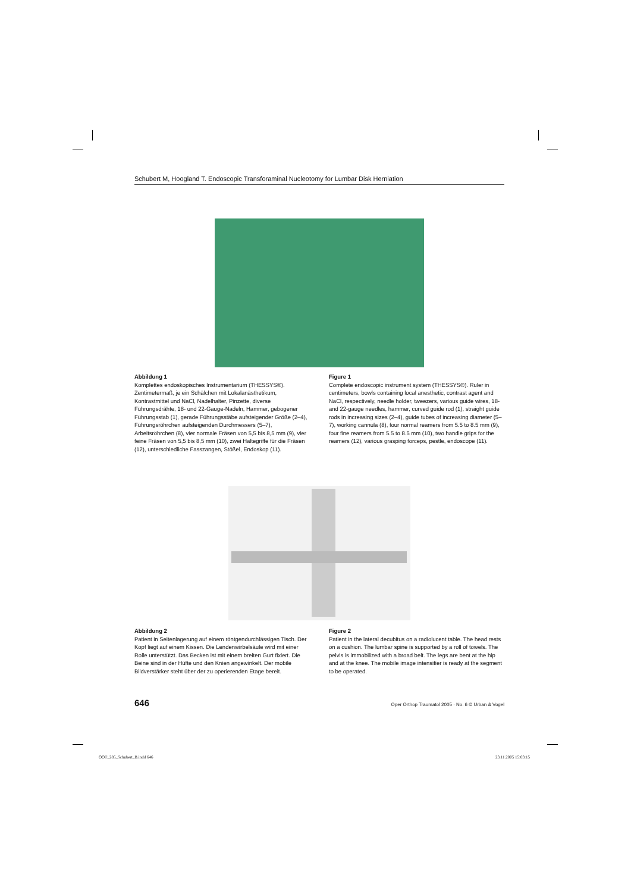Schubert M, Hoogland T. Endoscopic Transforaminal Nucleotomy for Lumbar Disk Herniation
Abbildung 1
Komplettes endoskopisches Instrumentarium (THESSYS®). Zentimetermaß, je ein Schälchen mit Lokalanästhetikum, Kontrastmittel und NaCl, Nadelhalter, Pinzette, diverse Führungsdrähte, 18- und 22-Gauge-Nadeln, Hammer, gebogener Führungsstab (1), gerade Führungsstäbe aufsteigender Größe (2–4), Führungsröhrchen aufsteigenden Durchmessers (5–7), Arbeitsröhrchen (8), vier normale Fräsen von 5,5 bis 8,5 mm (9), vier feine Fräsen von 5,5 bis 8,5 mm (10), zwei Haltegriffe für die Fräsen (12), unterschiedliche Fasszangen, Stößel, Endoskop (11).
Figure 1
Complete endoscopic instrument system (THESSYS®). Ruler in centimeters, bowls containing local anesthetic, contrast agent and NaCl, respectively, needle holder, tweezers, various guide wires, 18- and 22-gauge needles, hammer, curved guide rod (1), straight guide rods in increasing sizes (2–4), guide tubes of increasing diameter (5–7), working cannula (8), four normal reamers from 5.5 to 8.5 mm (9), four fine reamers from 5.5 to 8.5 mm (10), two handle grips for the reamers (12), various grasping forceps, pestle, endoscope (11).
Abbildung 2
Patient in Seitenlagerung auf einem röntgendurchlässigen Tisch. Der Kopf liegt auf einem Kissen. Die Lendenwirbelsäule wird mit einer Rolle unterstützt. Das Becken ist mit einem breiten Gurt fixiert. Die Beine sind in der Hüfte und den Knien angewinkelt. Der mobile Bildverstärker steht über der zu operierenden Etage bereit.
Figure 2
Patient in the lateral decubitus on a radiolucent table. The head rests on a cushion. The lumbar spine is supported by a roll of towels. The pelvis is immobilized with a broad belt. The legs are bent at the hip and at the knee. The mobile image intensifier is ready at the segment to be operated.
646 Oper Orthop Traumatol 2005 · No. 6 © Urban & Vogel
OOT_285_Schubert_B.indd 646 23.11.2005 15:03:15